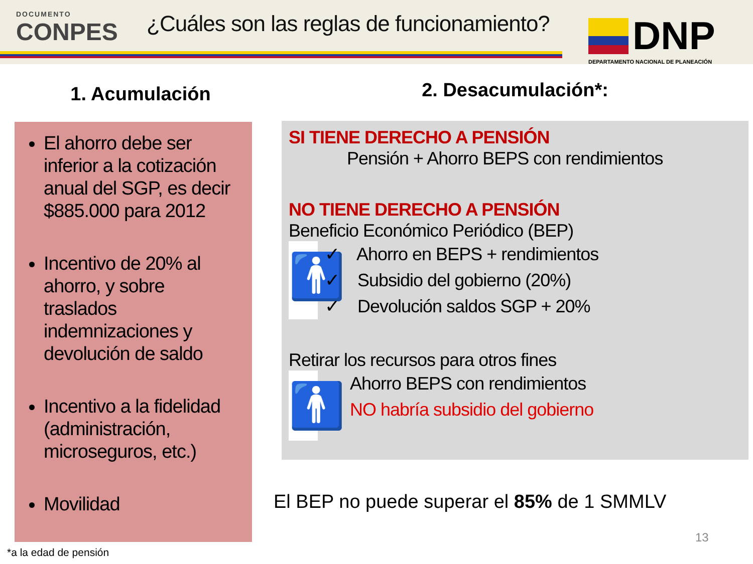DOCUMENTO
CONPES
¿Cuáles son las reglas de funcionamiento?
DNP
DEPARTAMENTO NACIONAL DE PLANEACIÓN
1. Acumulación
El ahorro debe ser inferior a la cotización anual del SGP, es decir $885.000 para 2012
Incentivo de 20% al ahorro, y sobre traslados indemnizaciones y devolución de saldo
Incentivo a la fidelidad (administración, microseguros, etc.)
Movilidad
2. Desacumulación*:
SI TIENE DERECHO A PENSIÓN
Pensión + Ahorro BEPS con rendimientos
NO TIENE DERECHO A PENSIÓN
Beneficio Económico Periódico (BEP)
🚹
✓ Ahorro en BEPS + rendimientos
✓ Subsidio del gobierno (20%)
✓ Devolución saldos SGP + 20%
Retirar los recursos para otros fines
🚹
Ahorro BEPS con rendimientos
NO habría subsidio del gobierno
El BEP no puede superar el 85% de 1 SMMLV
13
*a la edad de pensión